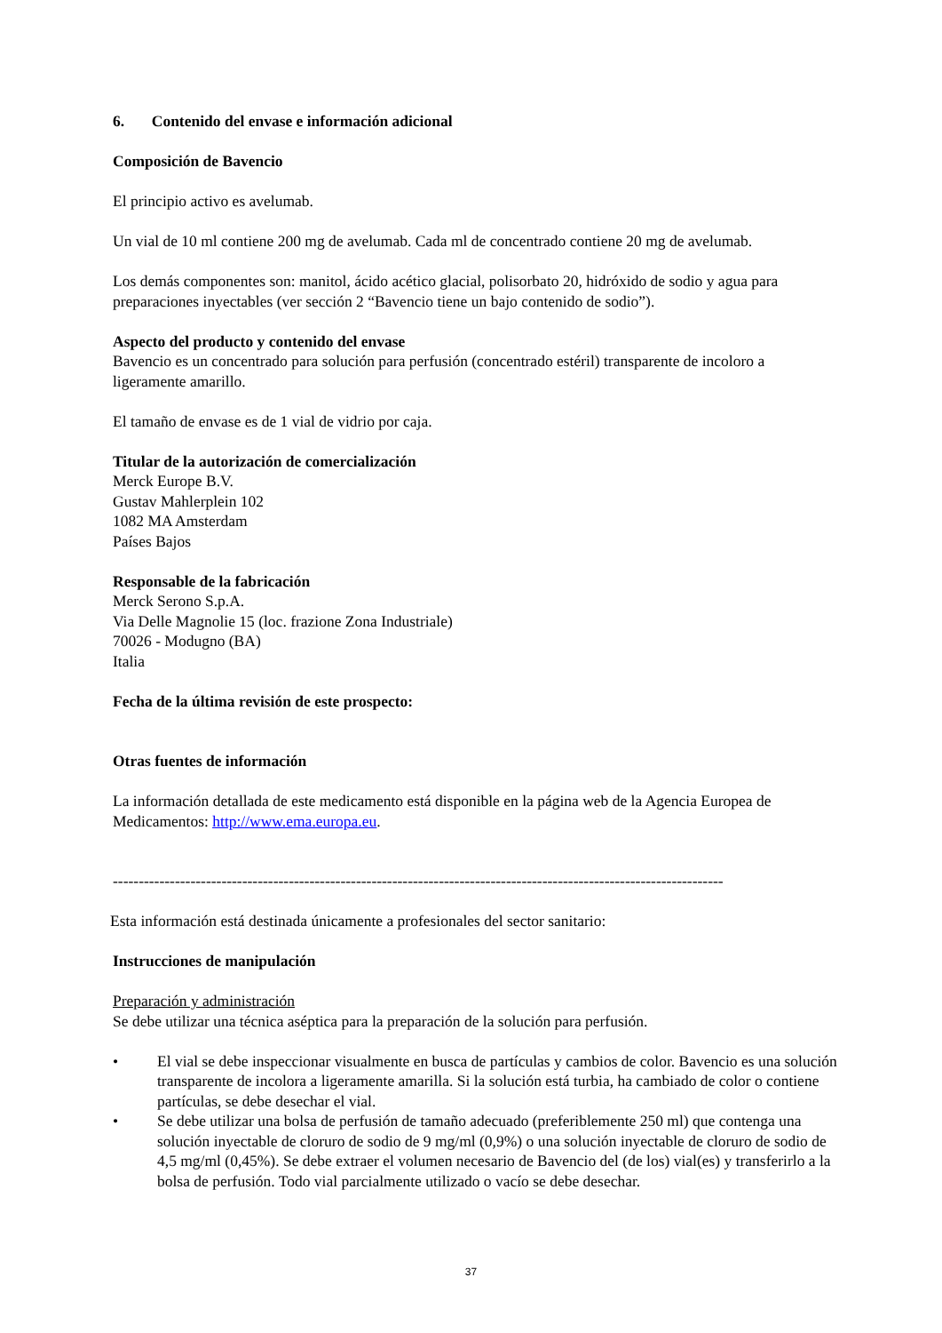6. Contenido del envase e información adicional
Composición de Bavencio
El principio activo es avelumab.
Un vial de 10 ml contiene 200 mg de avelumab. Cada ml de concentrado contiene 20 mg de avelumab.
Los demás componentes son: manitol, ácido acético glacial, polisorbato 20, hidróxido de sodio y agua para preparaciones inyectables (ver sección 2 “Bavencio tiene un bajo contenido de sodio”).
Aspecto del producto y contenido del envase
Bavencio es un concentrado para solución para perfusión (concentrado estéril) transparente de incoloro a ligeramente amarillo.
El tamaño de envase es de 1 vial de vidrio por caja.
Titular de la autorización de comercialización
Merck Europe B.V.
Gustav Mahlerplein 102
1082 MA Amsterdam
Países Bajos
Responsable de la fabricación
Merck Serono S.p.A.
Via Delle Magnolie 15 (loc. frazione Zona Industriale)
70026 - Modugno (BA)
Italia
Fecha de la última revisión de este prospecto:
Otras fuentes de información
La información detallada de este medicamento está disponible en la página web de la Agencia Europea de Medicamentos: http://www.ema.europa.eu.
----------------------------------------------------------------------------------------------------------------------
Esta información está destinada únicamente a profesionales del sector sanitario:
Instrucciones de manipulación
Preparación y administración
Se debe utilizar una técnica aséptica para la preparación de la solución para perfusión.
• El vial se debe inspeccionar visualmente en busca de partículas y cambios de color. Bavencio es una solución transparente de incolora a ligeramente amarilla. Si la solución está turbia, ha cambiado de color o contiene partículas, se debe desechar el vial.
• Se debe utilizar una bolsa de perfusión de tamaño adecuado (preferiblemente 250 ml) que contenga una solución inyectable de cloruro de sodio de 9 mg/ml (0,9%) o una solución inyectable de cloruro de sodio de 4,5 mg/ml (0,45%). Se debe extraer el volumen necesario de Bavencio del (de los) vial(es) y transferirlo a la bolsa de perfusión. Todo vial parcialmente utilizado o vacío se debe desechar.
37